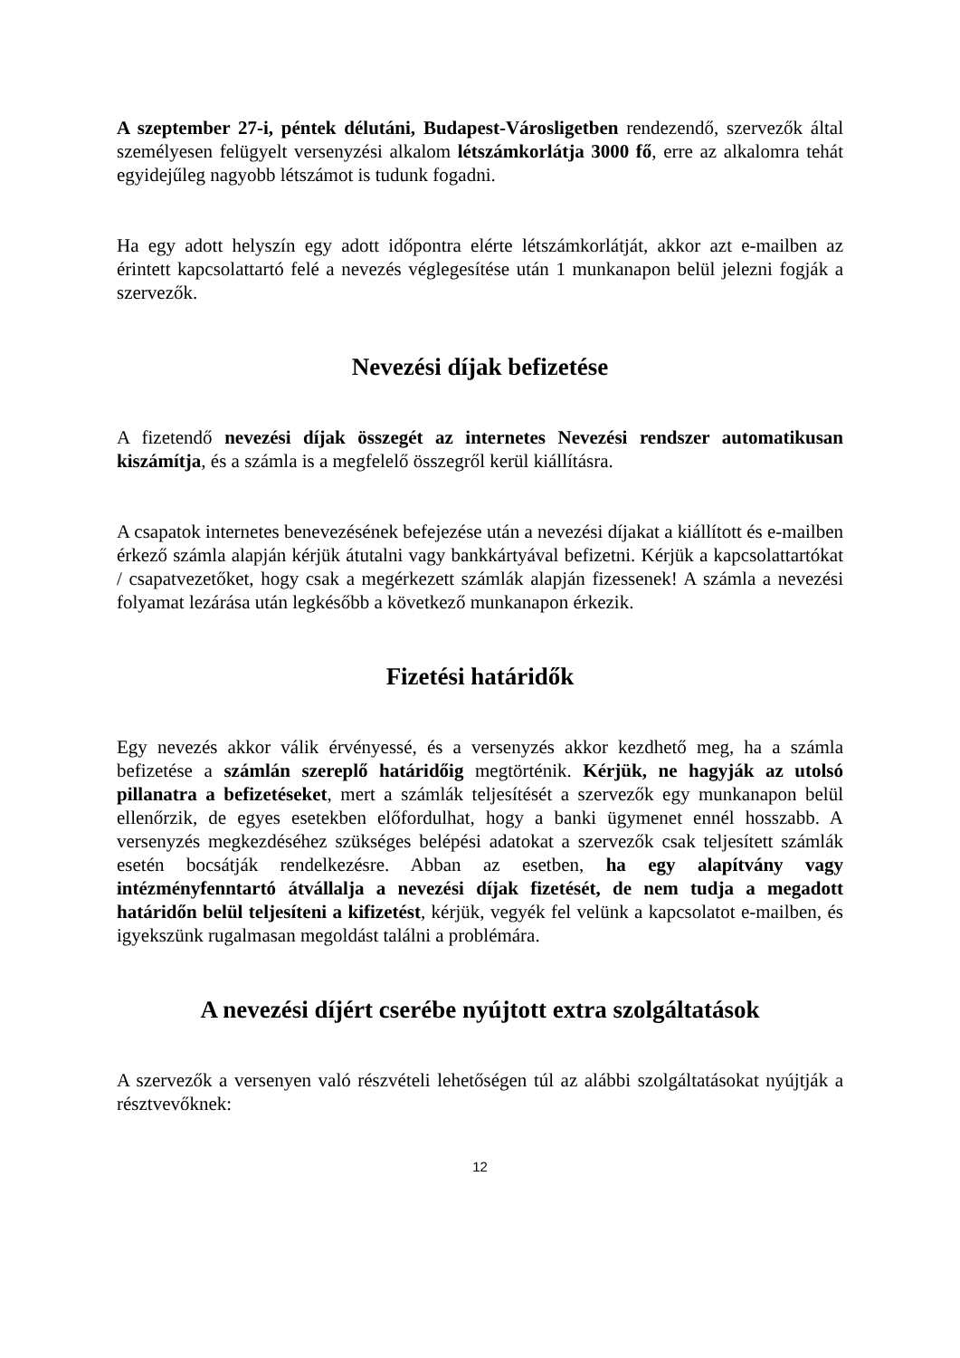A szeptember 27-i, péntek délutáni, Budapest-Városligetben rendezendő, szervezők által személyesen felügyelt versenyzési alkalom létszámkorlátja 3000 fő, erre az alkalomra tehát egyidejűleg nagyobb létszámot is tudunk fogadni.
Ha egy adott helyszín egy adott időpontra elérte létszámkorlátját, akkor azt e-mailben az érintett kapcsolattartó felé a nevezés véglegesítése után 1 munkanapon belül jelezni fogják a szervezők.
Nevezési díjak befizetése
A fizetendő nevezési díjak összegét az internetes Nevezési rendszer automatikusan kiszámítja, és a számla is a megfelelő összegről kerül kiállításra.
A csapatok internetes benevezésének befejezése után a nevezési díjakat a kiállított és e-mailben érkező számla alapján kérjük átutalni vagy bankkártyával befizetni. Kérjük a kapcsolattartókat / csapatvezetőket, hogy csak a megérkezett számlák alapján fizessenek! A számla a nevezési folyamat lezárása után legkésőbb a következő munkanapon érkezik.
Fizetési határidők
Egy nevezés akkor válik érvényessé, és a versenyzés akkor kezdhető meg, ha a számla befizetése a számlán szereplő határidőig megtörténik. Kérjük, ne hagyják az utolsó pillanatra a befizetéseket, mert a számlák teljesítését a szervezők egy munkanapon belül ellenőrzik, de egyes esetekben előfordulhat, hogy a banki ügymenet ennél hosszabb. A versenyzés megkezdéséhez szükséges belépési adatokat a szervezők csak teljesített számlák esetén bocsátják rendelkezésre. Abban az esetben, ha egy alapítvány vagy intézményfenntartó átvállalja a nevezési díjak fizetését, de nem tudja a megadott határidőn belül teljesíteni a kifizetést, kérjük, vegyék fel velünk a kapcsolatot e-mailben, és igyekszünk rugalmasan megoldást találni a problémára.
A nevezési díjért cserébe nyújtott extra szolgáltatások
A szervezők a versenyen való részvételi lehetőségen túl az alábbi szolgáltatásokat nyújtják a résztvevőknek:
12